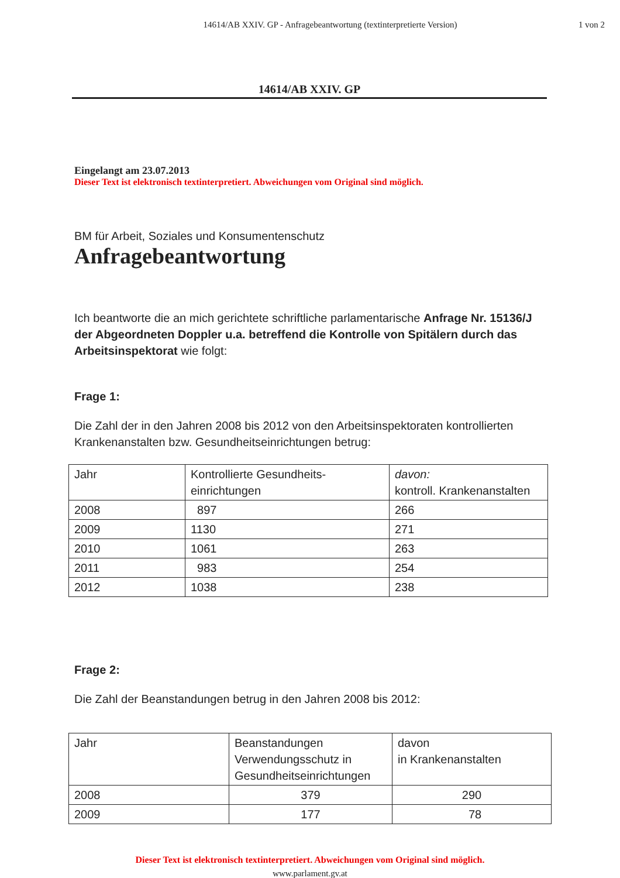14614/AB XXIV. GP - Anfragebeantwortung (textinterpretierte Version)
1 von 2
14614/AB XXIV. GP
Eingelangt am 23.07.2013
Dieser Text ist elektronisch textinterpretiert. Abweichungen vom Original sind möglich.
BM für Arbeit, Soziales und Konsumentenschutz
Anfragebeantwortung
Ich beantworte die an mich gerichtete schriftliche parlamentarische Anfrage Nr. 15136/J der Abgeordneten Doppler u.a. betreffend die Kontrolle von Spitälern durch das Arbeitsinspektorat wie folgt:
Frage 1:
Die Zahl der in den Jahren 2008 bis 2012 von den Arbeitsinspektoraten kontrollierten Krankenanstalten bzw. Gesundheitseinrichtungen betrug:
| Jahr | Kontrollierte Gesundheits- einrichtungen | davon: kontroll. Krankenanstalten |
| 2008 | 897 | 266 |
| 2009 | 1130 | 271 |
| 2010 | 1061 | 263 |
| 2011 | 983 | 254 |
| 2012 | 1038 | 238 |
Frage 2:
Die Zahl der Beanstandungen betrug in den Jahren 2008 bis 2012:
| Jahr | Beanstandungen Verwendungsschutz in Gesundheitseinrichtungen | davon in Krankenanstalten |
| 2008 | 379 | 290 |
| 2009 | 177 | 78 |
Dieser Text ist elektronisch textinterpretiert. Abweichungen vom Original sind möglich.
www.parlament.gv.at